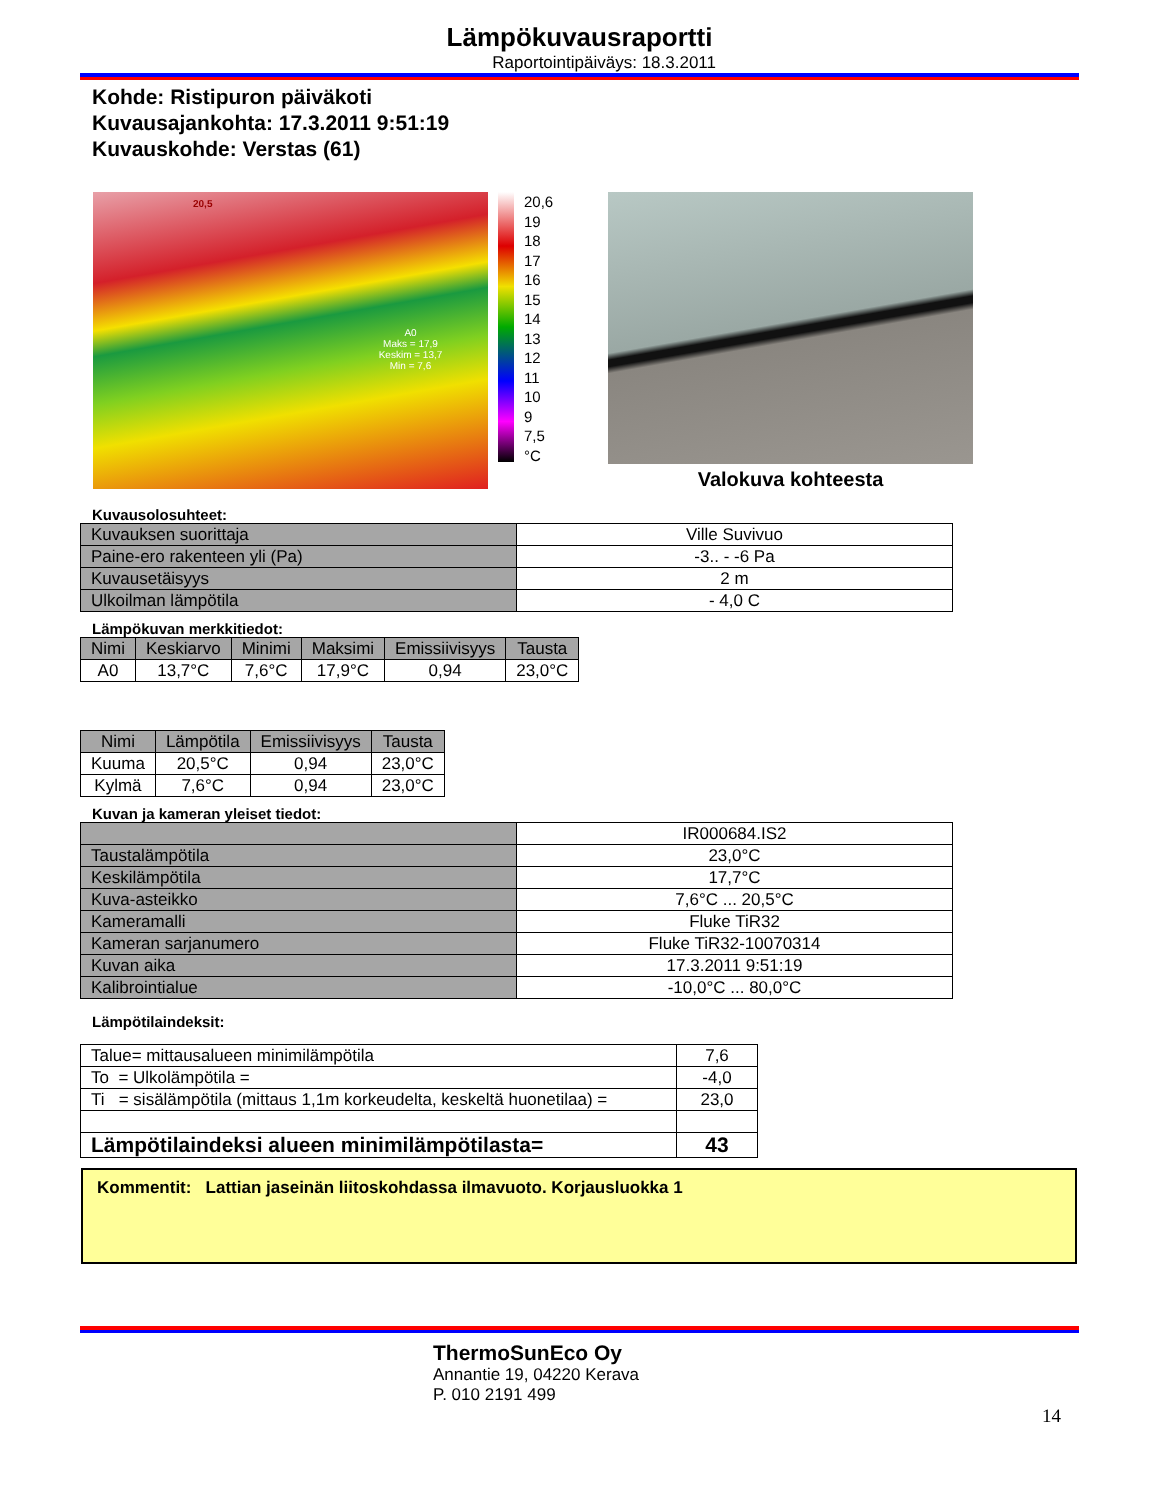Lämpökuvausraportti
Raportointipäiväys: 18.3.2011
Kohde: Ristipuron päiväkoti
Kuvausajankohta: 17.3.2011 9:51:19
Kuvauskohde: Verstas (61)
20,5
A0
Maks = 17,9
Keskim = 13,7
Min = 7,6
20,6
19
18
17
16
15
14
13
12
11
10
9
7,5
°C
Valokuva kohteesta
Kuvausolosuhteet:
| Kuvauksen suorittaja | Ville Suvivuo |
| Paine-ero rakenteen yli (Pa) | -3.. - -6 Pa |
| Kuvausetäisyys | 2 m |
| Ulkoilman lämpötila | - 4,0 C |
Lämpökuvan merkkitiedot:
| Nimi | Keskiarvo | Minimi | Maksimi | Emissiivisyys | Tausta |
| --- | --- | --- | --- | --- | --- |
| A0 | 13,7°C | 7,6°C | 17,9°C | 0,94 | 23,0°C |
| Nimi | Lämpötila | Emissiivisyys | Tausta |
| --- | --- | --- | --- |
| Kuuma | 20,5°C | 0,94 | 23,0°C |
| Kylmä | 7,6°C | 0,94 | 23,0°C |
Kuvan ja kameran yleiset tiedot:
| | IR000684.IS2 |
| Taustalämpötila | 23,0°C |
| Keskilämpötila | 17,7°C |
| Kuva-asteikko | 7,6°C ... 20,5°C |
| Kameramalli | Fluke TiR32 |
| Kameran sarjanumero | Fluke TiR32-10070314 |
| Kuvan aika | 17.3.2011 9:51:19 |
| Kalibrointialue | -10,0°C ... 80,0°C |
Lämpötilaindeksit:
| Talue= mittausalueen minimilämpötila | 7,6 |
| To = Ulkolämpötila = | -4,0 |
| Ti = sisälämpötila (mittaus 1,1m korkeudelta, keskeltä huonetilaa) = | 23,0 |
| Lämpötilaindeksi alueen minimilämpötilasta= | 43 |
Kommentit: Lattian jaseinän liitoskohdassa ilmavuoto. Korjausluokka 1
ThermoSunEco Oy
Annantie 19, 04220 Kerava
P. 010 2191 499
14